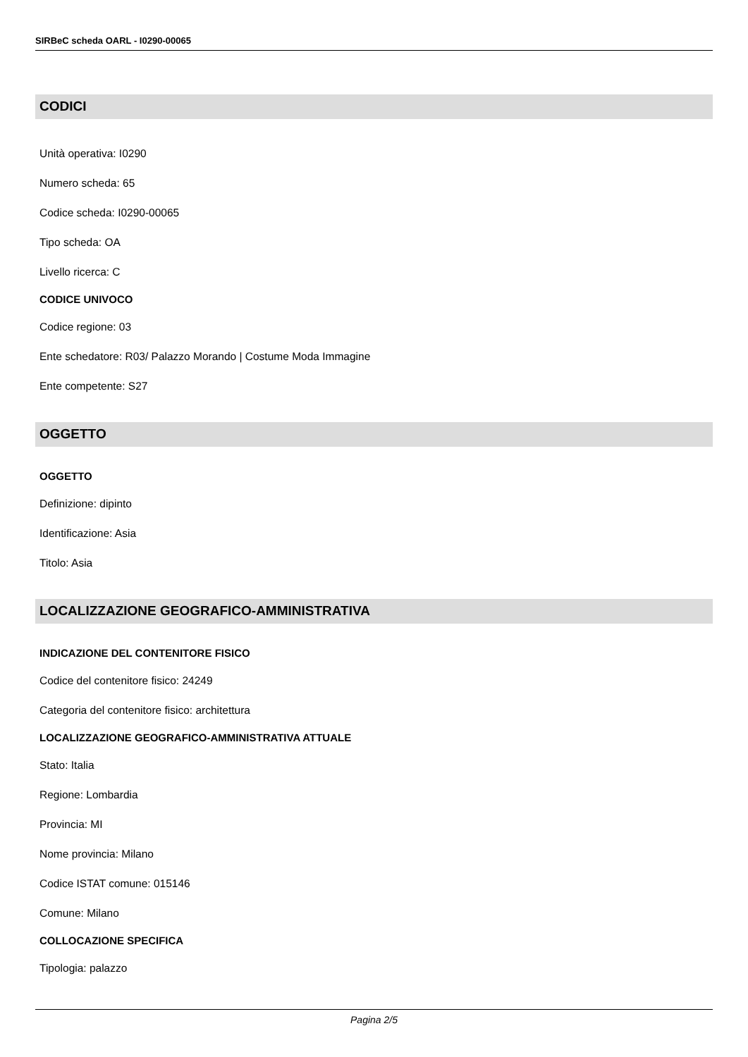SIRBeC scheda OARL - I0290-00065
CODICI
Unità operativa: I0290
Numero scheda: 65
Codice scheda: I0290-00065
Tipo scheda: OA
Livello ricerca: C
CODICE UNIVOCO
Codice regione: 03
Ente schedatore: R03/ Palazzo Morando | Costume Moda Immagine
Ente competente: S27
OGGETTO
OGGETTO
Definizione: dipinto
Identificazione: Asia
Titolo: Asia
LOCALIZZAZIONE GEOGRAFICO-AMMINISTRATIVA
INDICAZIONE DEL CONTENITORE FISICO
Codice del contenitore fisico: 24249
Categoria del contenitore fisico: architettura
LOCALIZZAZIONE GEOGRAFICO-AMMINISTRATIVA ATTUALE
Stato: Italia
Regione: Lombardia
Provincia: MI
Nome provincia: Milano
Codice ISTAT comune: 015146
Comune: Milano
COLLOCAZIONE SPECIFICA
Tipologia: palazzo
Pagina 2/5